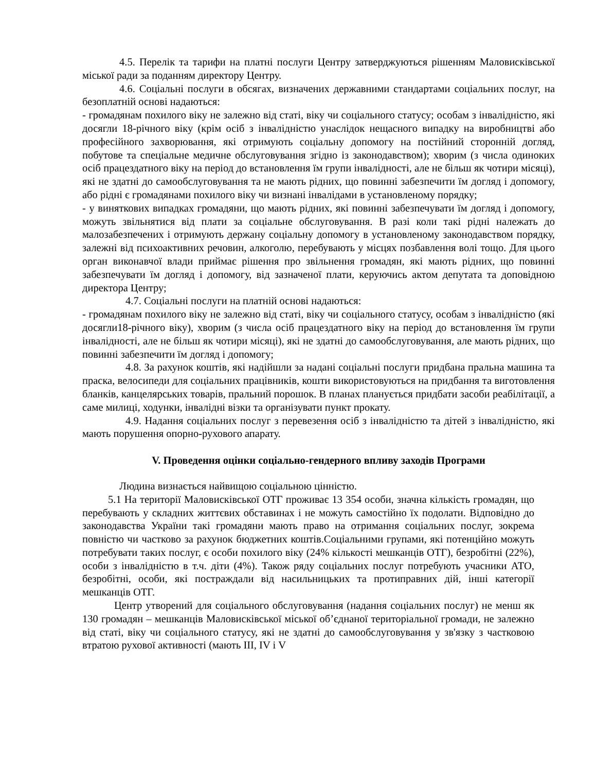4.5. Перелік та тарифи на платні послуги Центру затверджуються рішенням Маловисківської міської ради за поданням директору Центру.
4.6. Соціальні послуги в обсягах, визначених державними стандартами соціальних послуг, на безоплатній основі надаються:
- громадянам похилого віку не залежно від статі, віку чи соціального статусу; особам з інвалідністю, які досягли 18-річного віку (крім осіб з інвалідністю унаслідок нещасного випадку на виробництві або професійного захворювання, які отримують соціальну допомогу на постійний сторонній догляд, побутове та спеціальне медичне обслуговування згідно із законодавством); хворим (з числа одиноких осіб працездатного віку на період до встановлення їм групи інвалідності, але не більш як чотири місяці), які не здатні до самообслуговування та не мають рідних, що повинні забезпечити їм догляд і допомогу, або рідні є громадянами похилого віку чи визнані інвалідами в установленому порядку;
- у виняткових випадках громадяни, що мають рідних, які повинні забезпечувати їм догляд і допомогу, можуть звільнятися від плати за соціальне обслуговування. В разі коли такі рідні належать до малозабезпечених і отримують держану соціальну допомогу в установленому законодавством порядку, залежні від психоактивних речовин, алкоголю, перебувають у місцях позбавлення волі тощо. Для цього орган виконавчої влади приймає рішення про звільнення громадян, які мають рідних, що повинні забезпечувати їм догляд і допомогу, від зазначеної плати, керуючись актом депутата та доповідною директора Центру;
4.7. Соціальні послуги на платній основі надаються:
- громадянам похилого віку не залежно від статі, віку чи соціального статусу, особам з інвалідністю (які досягли18-річного віку), хворим (з числа осіб працездатного віку на період до встановлення їм групи інвалідності, але не більш як чотири місяці), які не здатні до самообслуговування, але мають рідних, що повинні забезпечити їм догляд і допомогу;
4.8. За рахунок коштів, які надійшли за надані соціальні послуги придбана пральна машина та праска, велосипеди для соціальних працівників, кошти використовуються на придбання та виготовлення бланків, канцелярських товарів, пральний порошок. В планах планується придбати засоби реабілітації, а саме милиці, ходунки, інвалідні візки та організувати пункт прокату.
4.9. Надання соціальних послуг з перевезення осіб з інвалідністю та дітей з інвалідністю, які мають порушення опорно-рухового апарату.
V. Проведення оцінки соціально-гендерного впливу заходів Програми
Людина визнається найвищою соціальною цінністю.
5.1 На території Маловисківської ОТГ проживає 13 354 особи, значна кількість громадян, що перебувають у складних життєвих обставинах і не можуть самостійно їх подолати. Відповідно до законодавства України такі громадяни мають право на отримання соціальних послуг, зокрема повністю чи частково за рахунок бюджетних коштів.Соціальними групами, які потенційно можуть потребувати таких послуг, є особи похилого віку (24% кількості мешканців ОТГ), безробітні (22%), особи з інвалідністю в т.ч. діти (4%). Також ряду соціальних послуг потребують учасники АТО, безробітні, особи, які постраждали від насильницьких та протиправних дій, інші категорії мешканців ОТГ.
Центр утворений для соціального обслуговування (надання соціальних послуг) не менш як 130 громадян – мешканців Маловисківської міської об’єднаної територіальної громади, не залежно від статі, віку чи соціального статусу, які не здатні до самообслуговування у зв'язку з частковою втратою рухової активності (мають III, IV і V